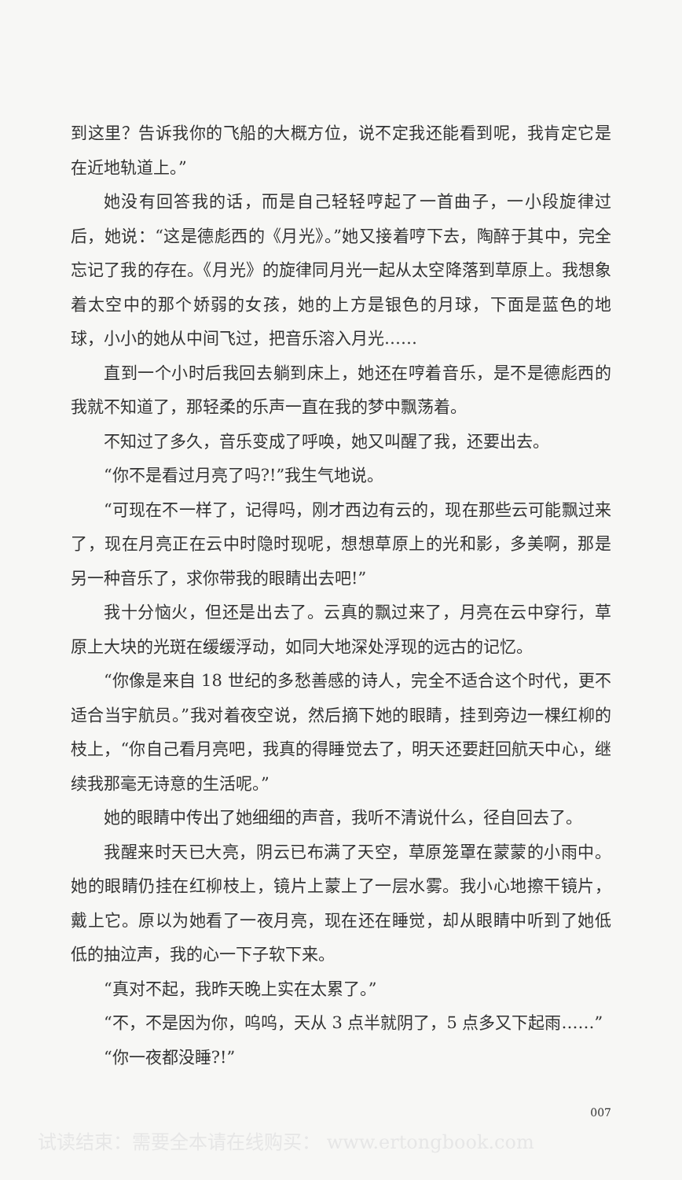到这里？告诉我你的飞船的大概方位，说不定我还能看到呢，我肯定它是在近地轨道上。”
她没有回答我的话，而是自己轻轻哼起了一首曲子，一小段旋律过后，她说：“这是德彪西的《月光》。”她又接着哼下去，陶醉于其中，完全忘记了我的存在。《月光》的旋律同月光一起从太空降落到草原上。我想象着太空中的那个娇弱的女孩，她的上方是银色的月球，下面是蓝色的地球，小小的她从中间飞过，把音乐溶入月光……
直到一个小时后我回去躺到床上，她还在哼着音乐，是不是德彪西的我就不知道了，那轻柔的乐声一直在我的梦中飘荡着。
不知过了多久，音乐变成了呼唤，她又叫醒了我，还要出去。
“你不是看过月亮了吗?!”我生气地说。
“可现在不一样了，记得吗，刚才西边有云的，现在那些云可能飘过来了，现在月亮正在云中时隐时现呢，想想草原上的光和影，多美啊，那是另一种音乐了，求你带我的眼睛出去吧!”
我十分恼火，但还是出去了。云真的飘过来了，月亮在云中穿行，草原上大块的光斑在缓缓浮动，如同大地深处浮现的远古的记忆。
“你像是来自 18 世纪的多愁善感的诗人，完全不适合这个时代，更不适合当宇航员。”我对着夜空说，然后摘下她的眼睛，挂到旁边一棵红柳的枝上，“你自己看月亮吧，我真的得睡觉去了，明天还要赶回航天中心，继续我那毫无诗意的生活呢。”
她的眼睛中传出了她细细的声音，我听不清说什么，径自回去了。
我醒来时天已大亮，阴云已布满了天空，草原笼罩在蒙蒙的小雨中。她的眼睛仍挂在红柳枝上，镜片上蒙上了一层水雾。我小心地擦干镜片，戴上它。原以为她看了一夜月亮，现在还在睡觉，却从眼睛中听到了她低低的抽泣声，我的心一下子软下来。
“真对不起，我昨天晚上实在太累了。”
“不，不是因为你，呜呜，天从 3 点半就阴了，5 点多又下起雨……”
“你一夜都没睡?!”
007
试读结束：需要全本请在线购买： www.ertongbook.com